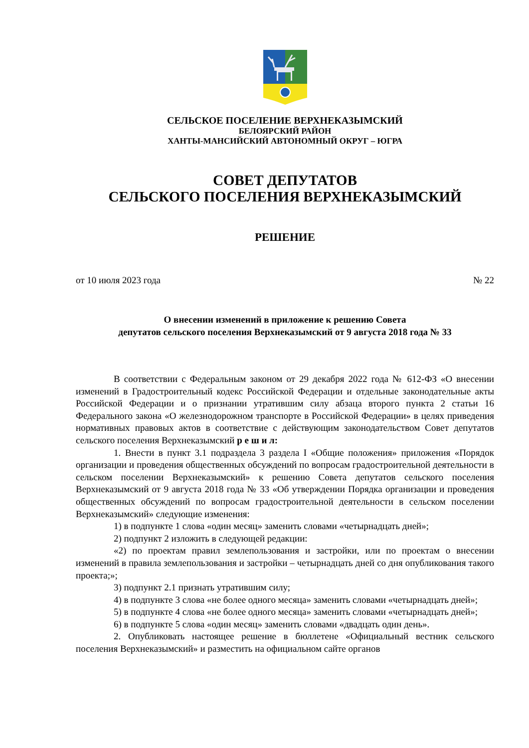СЕЛЬСКОЕ ПОСЕЛЕНИЕ ВЕРХНЕКАЗЫМСКИЙ
БЕЛОЯРСКИЙ РАЙОН
ХАНТЫ-МАНСИЙСКИЙ АВТОНОМНЫЙ ОКРУГ – ЮГРА
СОВЕТ ДЕПУТАТОВ
СЕЛЬСКОГО ПОСЕЛЕНИЯ ВЕРХНЕКАЗЫМСКИЙ
РЕШЕНИЕ
от 10 июля 2023 года № 22
О внесении изменений в приложение к решению Совета
депутатов сельского поселения Верхнеказымский от 9 августа 2018 года № 33
В соответствии с Федеральным законом от 29 декабря 2022 года № 612-ФЗ «О внесении изменений в Градостроительный кодекс Российской Федерации и отдельные законодательные акты Российской Федерации и о признании утратившим силу абзаца второго пункта 2 статьи 16 Федерального закона «О железнодорожном транспорте в Российской Федерации» в целях приведения нормативных правовых актов в соответствие с действующим законодательством Совет депутатов сельского поселения Верхнеказымский р е ш и л:
1. Внести в пункт 3.1 подраздела 3 раздела I «Общие положения» приложения «Порядок организации и проведения общественных обсуждений по вопросам градостроительной деятельности в сельском поселении Верхнеказымский» к решению Совета депутатов сельского поселения Верхнеказымский от 9 августа 2018 года № 33 «Об утверждении Порядка организации и проведения общественных обсуждений по вопросам градостроительной деятельности в сельском поселении Верхнеказымский» следующие изменения:
1) в подпункте 1 слова «один месяц» заменить словами «четырнадцать дней»;
2) подпункт 2 изложить в следующей редакции:
«2) по проектам правил землепользования и застройки, или по проектам о внесении изменений в правила землепользования и застройки – четырнадцать дней со дня опубликования такого проекта;»;
3) подпункт 2.1 признать утратившим силу;
4) в подпункте 3 слова «не более одного месяца» заменить словами «четырнадцать дней»;
5) в подпункте 4 слова «не более одного месяца» заменить словами «четырнадцать дней»;
6) в подпункте 5 слова «один месяц» заменить словами «двадцать один день».
2. Опубликовать настоящее решение в бюллетене «Официальный вестник сельского поселения Верхнеказымский» и разместить на официальном сайте органов